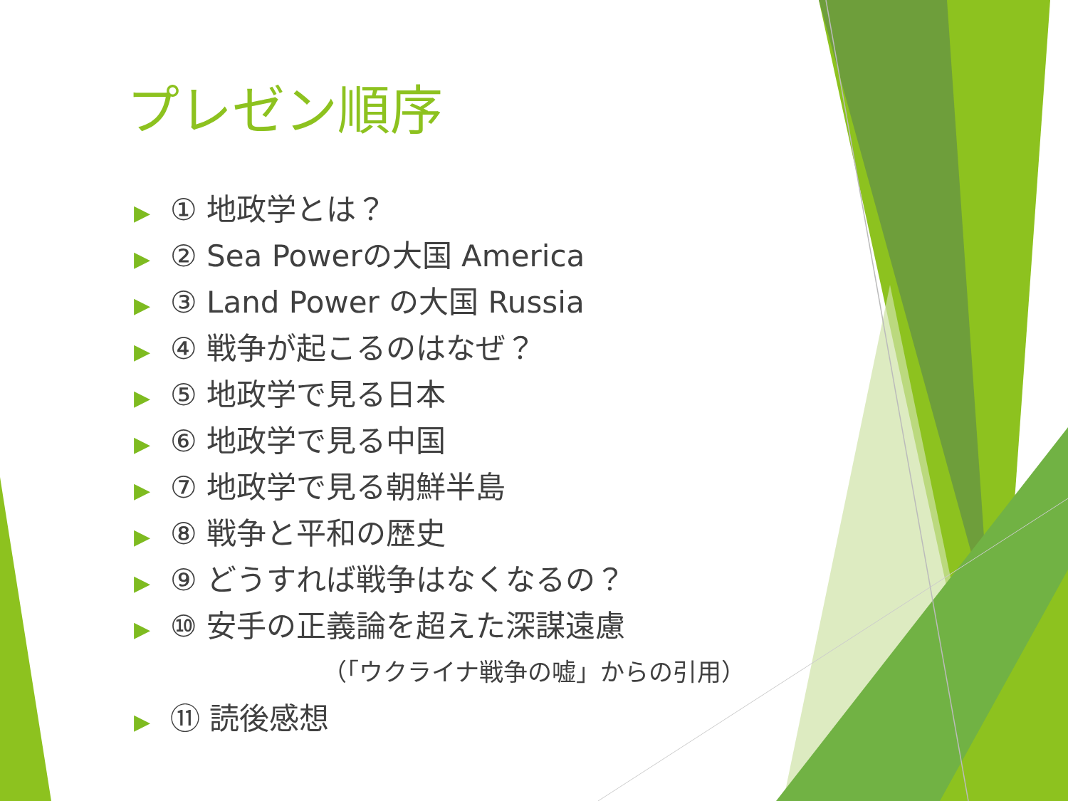プレゼン順序
▶ ① 地政学とは？
▶ ② Sea Powerの大国 America
▶ ③ Land Power の大国 Russia
▶ ④ 戦争が起こるのはなぜ？
▶ ⑤ 地政学で見る日本
▶ ⑥ 地政学で見る中国
▶ ⑦ 地政学で見る朝鮮半島
▶ ⑧ 戦争と平和の歴史
▶ ⑨ どうすれば戦争はなくなるの？
▶ ⑩ 安手の正義論を超えた深謀遠慮
（「ウクライナ戦争の嘘」からの引用）
▶ ⑪ 読後感想